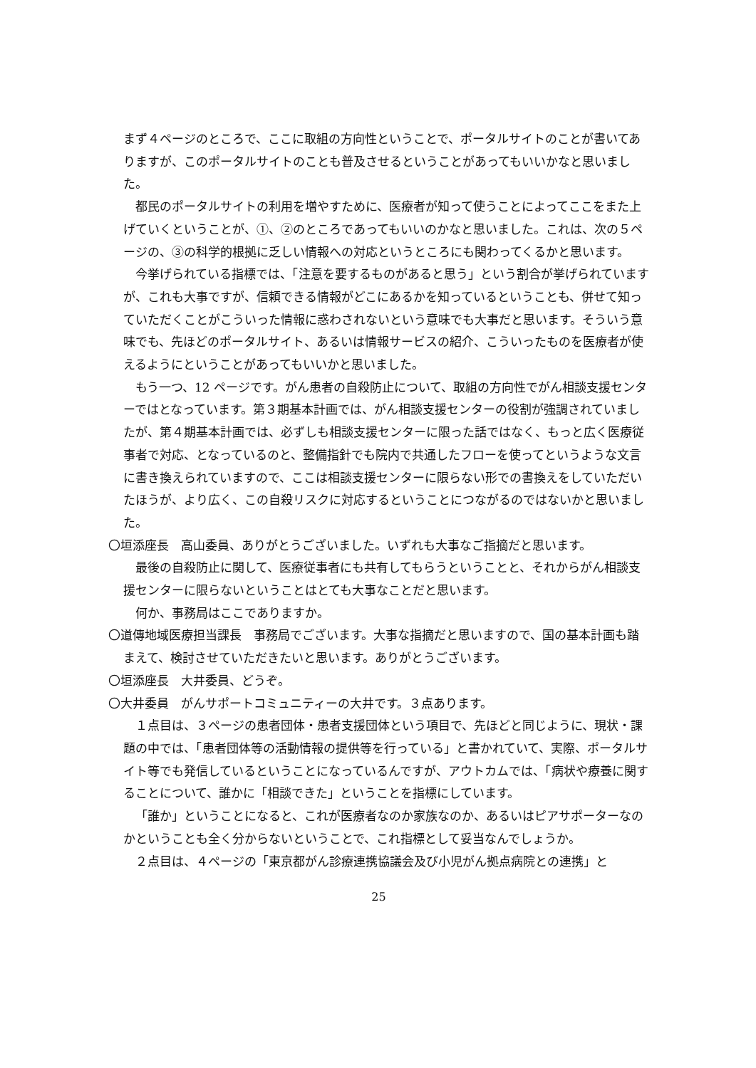まず４ページのところで、ここに取組の方向性ということで、ポータルサイトのことが書いてありますが、このポータルサイトのことも普及させるということがあってもいいかなと思いました。
都民のポータルサイトの利用を増やすために、医療者が知って使うことによってここをまた上げていくということが、①、②のところであってもいいのかなと思いました。これは、次の５ページの、③の科学的根拠に乏しい情報への対応というところにも関わってくるかと思います。
今挙げられている指標では、「注意を要するものがあると思う」という割合が挙げられていますが、これも大事ですが、信頼できる情報がどこにあるかを知っているということも、併せて知っていただくことがこういった情報に惑わされないという意味でも大事だと思います。そういう意味でも、先ほどのポータルサイト、あるいは情報サービスの紹介、こういったものを医療者が使えるようにということがあってもいいかと思いました。
もう一つ、12 ページです。がん患者の自殺防止について、取組の方向性でがん相談支援センターではとなっています。第３期基本計画では、がん相談支援センターの役割が強調されていましたが、第４期基本計画では、必ずしも相談支援センターに限った話ではなく、もっと広く医療従事者で対応、となっているのと、整備指針でも院内で共通したフローを使ってというような文言に書き換えられていますので、ここは相談支援センターに限らない形での書換えをしていただいたほうが、より広く、この自殺リスクに対応するということにつながるのではないかと思いました。
〇垣添座長　高山委員、ありがとうございました。いずれも大事なご指摘だと思います。
最後の自殺防止に関して、医療従事者にも共有してもらうということと、それからがん相談支援センターに限らないということはとても大事なことだと思います。
何か、事務局はここでありますか。
〇道傳地域医療担当課長　事務局でございます。大事な指摘だと思いますので、国の基本計画も踏まえて、検討させていただきたいと思います。ありがとうございます。
〇垣添座長　大井委員、どうぞ。
〇大井委員　がんサポートコミュニティーの大井です。３点あります。
１点目は、３ページの患者団体・患者支援団体という項目で、先ほどと同じように、現状・課題の中では、「患者団体等の活動情報の提供等を行っている」と書かれていて、実際、ポータルサイト等でも発信しているということになっているんですが、アウトカムでは、「病状や療養に関することについて、誰かに「相談できた」ということを指標にしています。
「誰か」ということになると、これが医療者なのか家族なのか、あるいはピアサポーターなのかということも全く分からないということで、これ指標として妥当なんでしょうか。
２点目は、４ページの「東京都がん診療連携協議会及び小児がん拠点病院との連携」と
25